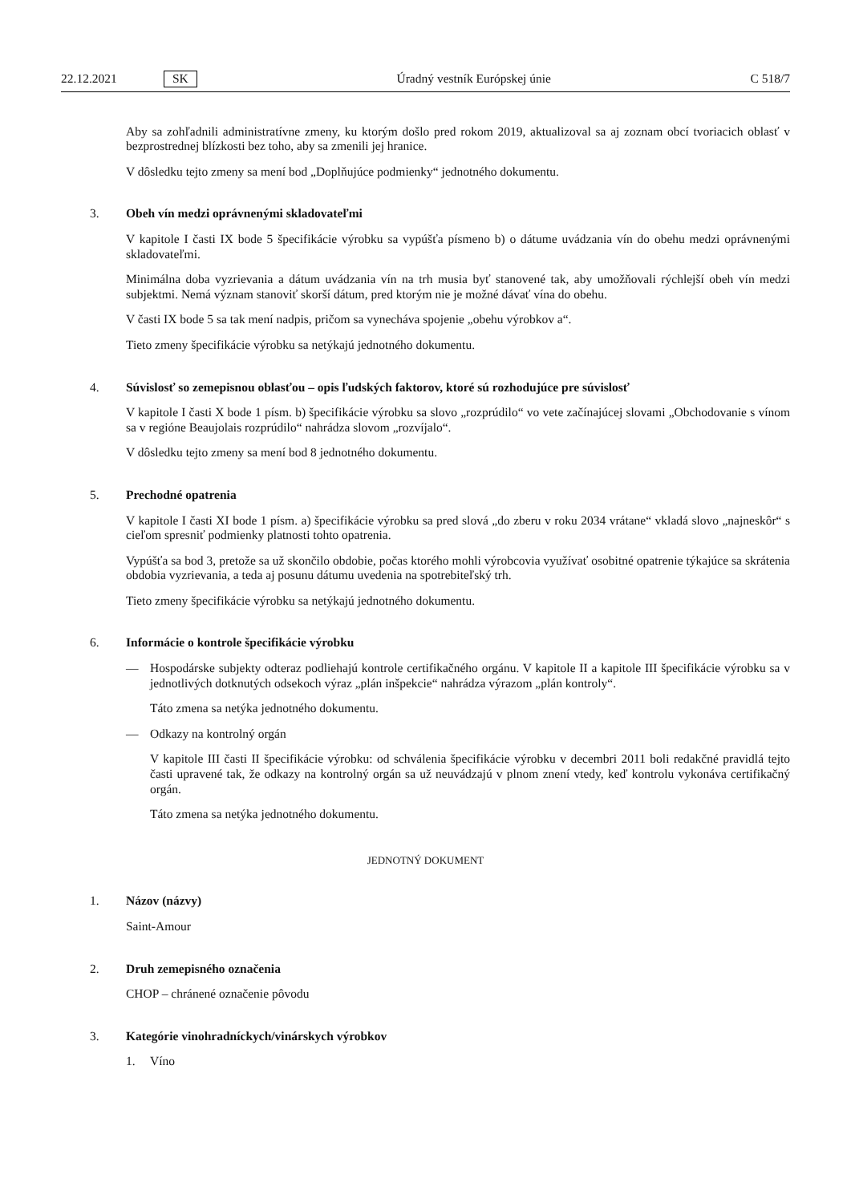22.12.2021 SK Úradný vestník Európskej únie C 518/7
Aby sa zohľadnili administratívne zmeny, ku ktorým došlo pred rokom 2019, aktualizoval sa aj zoznam obcí tvoriacich oblasť v bezprostrednej blízkosti bez toho, aby sa zmenili jej hranice.
V dôsledku tejto zmeny sa mení bod „Doplňujúce podmienky“ jednotného dokumentu.
3. Obeh vín medzi oprávnenými skladovateľmi
V kapitole I časti IX bode 5 špecifikácie výrobku sa vypúšťa písmeno b) o dátume uvádzania vín do obehu medzi oprávnenými skladovateľmi.
Minimálna doba vyzrievania a dátum uvádzania vín na trh musia byť stanovené tak, aby umožňovali rýchlejší obeh vín medzi subjektmi. Nemá význam stanoviť skorší dátum, pred ktorým nie je možné dávať vína do obehu.
V časti IX bode 5 sa tak mení nadpis, pričom sa vynecháva spojenie „obehu výrobkov a“.
Tieto zmeny špecifikácie výrobku sa netýkajú jednotného dokumentu.
4. Súvislosť so zemepisnou oblasťou – opis ľudských faktorov, ktoré sú rozhodujúce pre súvislosť
V kapitole I časti X bode 1 písm. b) špecifikácie výrobku sa slovo „rozprúdilo“ vo vete začínajúcej slovami „Obchodovanie s vínom sa v regióne Beaujolais rozprúdilo“ nahrádza slovom „rozvíjalo“.
V dôsledku tejto zmeny sa mení bod 8 jednotného dokumentu.
5. Prechodné opatrenia
V kapitole I časti XI bode 1 písm. a) špecifikácie výrobku sa pred slová „do zberu v roku 2034 vrátane“ vkladá slovo „najneskôr“ s cieľom spresniť podmienky platnosti tohto opatrenia.
Vypúšťa sa bod 3, pretože sa už skončilo obdobie, počas ktorého mohli výrobcovia využívať osobitné opatrenie týkajúce sa skrátenia obdobia vyzrievania, a teda aj posunu dátumu uvedenia na spotrebiteľský trh.
Tieto zmeny špecifikácie výrobku sa netýkajú jednotného dokumentu.
6. Informácie o kontrole špecifikácie výrobku
— Hospodárske subjekty odteraz podliehajú kontrole certifikačného orgánu. V kapitole II a kapitole III špecifikácie výrobku sa v jednotlivých dotknutých odsekoch výraz „plán inšpekcie“ nahrádza výrazom „plán kontroly“.
Táto zmena sa netýka jednotného dokumentu.
— Odkazy na kontrolný orgán
V kapitole III časti II špecifikácie výrobku: od schválenia špecifikácie výrobku v decembri 2011 boli redakčné pravidlá tejto časti upravené tak, že odkazy na kontrolný orgán sa už neuvádzajú v plnom znení vtedy, keď kontrolu vykonáva certifikačný orgán.
Táto zmena sa netýka jednotného dokumentu.
JEDNOTNÝ DOKUMENT
1. Názov (názvy)
Saint-Amour
2. Druh zemepisného označenia
CHOP – chránené označenie pôvodu
3. Kategórie vinohradníckych/vinárskych výrobkov
1. Víno